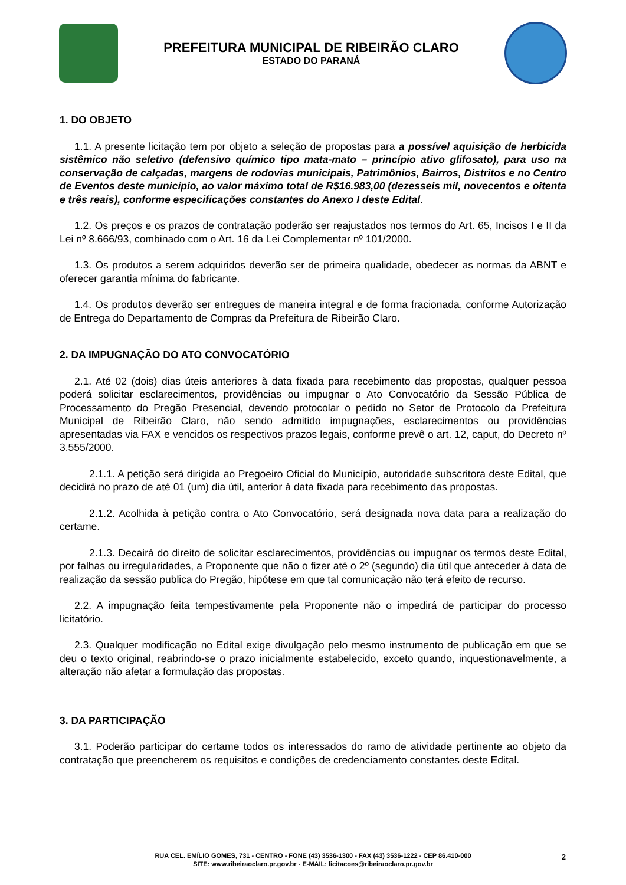PREFEITURA MUNICIPAL DE RIBEIRÃO CLARO
ESTADO DO PARANÁ
1. DO OBJETO
1.1. A presente licitação tem por objeto a seleção de propostas para a possível aquisição de herbicida sistêmico não seletivo (defensivo químico tipo mata-mato – princípio ativo glifosato), para uso na conservação de calçadas, margens de rodovias municipais, Patrimônios, Bairros, Distritos e no Centro de Eventos deste município, ao valor máximo total de R$16.983,00 (dezesseis mil, novecentos e oitenta e três reais), conforme especificações constantes do Anexo I deste Edital.
1.2. Os preços e os prazos de contratação poderão ser reajustados nos termos do Art. 65, Incisos I e II da Lei nº 8.666/93, combinado com o Art. 16 da Lei Complementar nº 101/2000.
1.3. Os produtos a serem adquiridos deverão ser de primeira qualidade, obedecer as normas da ABNT e oferecer garantia mínima do fabricante.
1.4. Os produtos deverão ser entregues de maneira integral e de forma fracionada, conforme Autorização de Entrega do Departamento de Compras da Prefeitura de Ribeirão Claro.
2. DA IMPUGNAÇÃO DO ATO CONVOCATÓRIO
2.1. Até 02 (dois) dias úteis anteriores à data fixada para recebimento das propostas, qualquer pessoa poderá solicitar esclarecimentos, providências ou impugnar o Ato Convocatório da Sessão Pública de Processamento do Pregão Presencial, devendo protocolar o pedido no Setor de Protocolo da Prefeitura Municipal de Ribeirão Claro, não sendo admitido impugnações, esclarecimentos ou providências apresentadas via FAX e vencidos os respectivos prazos legais, conforme prevê o art. 12, caput, do Decreto nº 3.555/2000.
2.1.1. A petição será dirigida ao Pregoeiro Oficial do Município, autoridade subscritora deste Edital, que decidirá no prazo de até 01 (um) dia útil, anterior à data fixada para recebimento das propostas.
2.1.2. Acolhida à petição contra o Ato Convocatório, será designada nova data para a realização do certame.
2.1.3. Decairá do direito de solicitar esclarecimentos, providências ou impugnar os termos deste Edital, por falhas ou irregularidades, a Proponente que não o fizer até o 2º (segundo) dia útil que anteceder à data de realização da sessão publica do Pregão, hipótese em que tal comunicação não terá efeito de recurso.
2.2. A impugnação feita tempestivamente pela Proponente não o impedirá de participar do processo licitatório.
2.3. Qualquer modificação no Edital exige divulgação pelo mesmo instrumento de publicação em que se deu o texto original, reabrindo-se o prazo inicialmente estabelecido, exceto quando, inquestionavelmente, a alteração não afetar a formulação das propostas.
3. DA PARTICIPAÇÃO
3.1. Poderão participar do certame todos os interessados do ramo de atividade pertinente ao objeto da contratação que preencherem os requisitos e condições de credenciamento constantes deste Edital.
RUA CEL. EMÍLIO GOMES, 731 - CENTRO - FONE (43) 3536-1300 - FAX (43) 3536-1222 - CEP 86.410-000
SITE: www.ribeiraoclaro.pr.gov.br - E-MAIL: licitacoes@ribeiraoclaro.pr.gov.br
2